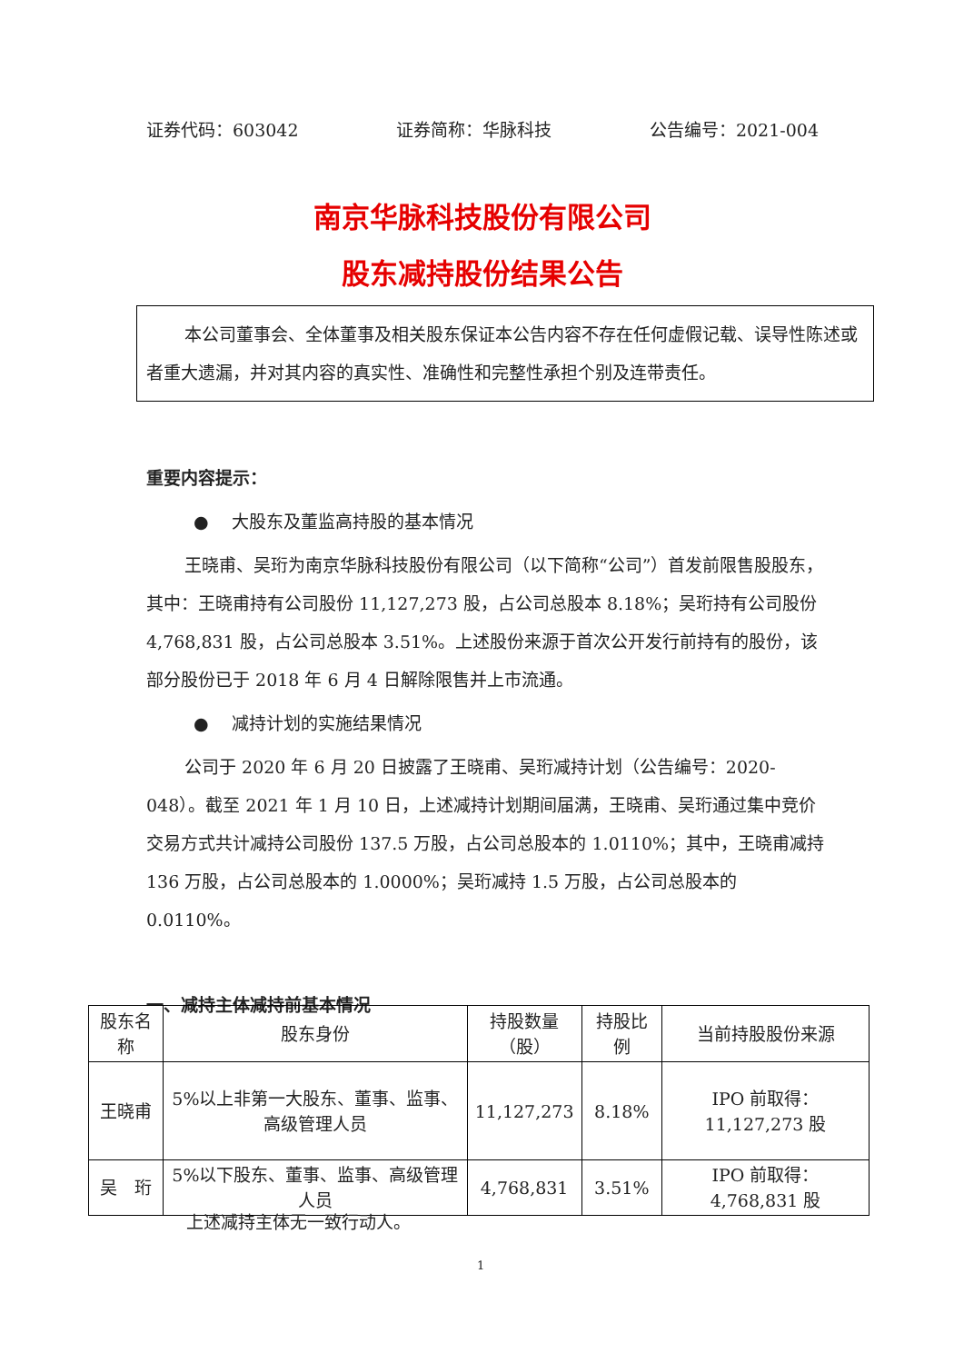证券代码：603042 证券简称：华脉科技 公告编号：2021-004
南京华脉科技股份有限公司
股东减持股份结果公告
本公司董事会、全体董事及相关股东保证本公告内容不存在任何虚假记载、误导性陈述或者重大遗漏，并对其内容的真实性、准确性和完整性承担个别及连带责任。
重要内容提示：
●　 大股东及董监高持股的基本情况
王晓甫、吴珩为南京华脉科技股份有限公司（以下简称“公司”）首发前限售股股东，其中：王晓甫持有公司股份 11,127,273 股，占公司总股本 8.18%；吴珩持有公司股份 4,768,831 股，占公司总股本 3.51%。上述股份来源于首次公开发行前持有的股份，该部分股份已于 2018 年 6 月 4 日解除限售并上市流通。
●　 减持计划的实施结果情况
公司于 2020 年 6 月 20 日披露了王晓甫、吴珩减持计划（公告编号：2020-048）。截至 2021 年 1 月 10 日，上述减持计划期间届满，王晓甫、吴珩通过集中竞价交易方式共计减持公司股份 137.5 万股，占公司总股本的 1.0110%；其中，王晓甫减持 136 万股，占公司总股本的 1.0000%；吴珩减持 1.5 万股，占公司总股本的 0.0110%。
一、减持主体减持前基本情况
| 股东名称 | 股东身份 | 持股数量 （股） | 持股比例 | 当前持股股份来源 |
| --- | --- | --- | --- | --- |
| 王晓甫 | 5%以上非第一大股东、董事、监事、高级管理人员 | 11,127,273 | 8.18% | IPO 前取得：11,127,273 股 |
| 吴 珩 | 5%以下股东、董事、监事、高级管理人员 | 4,768,831 | 3.51% | IPO 前取得：4,768,831 股 |
上述减持主体无一致行动人。
1